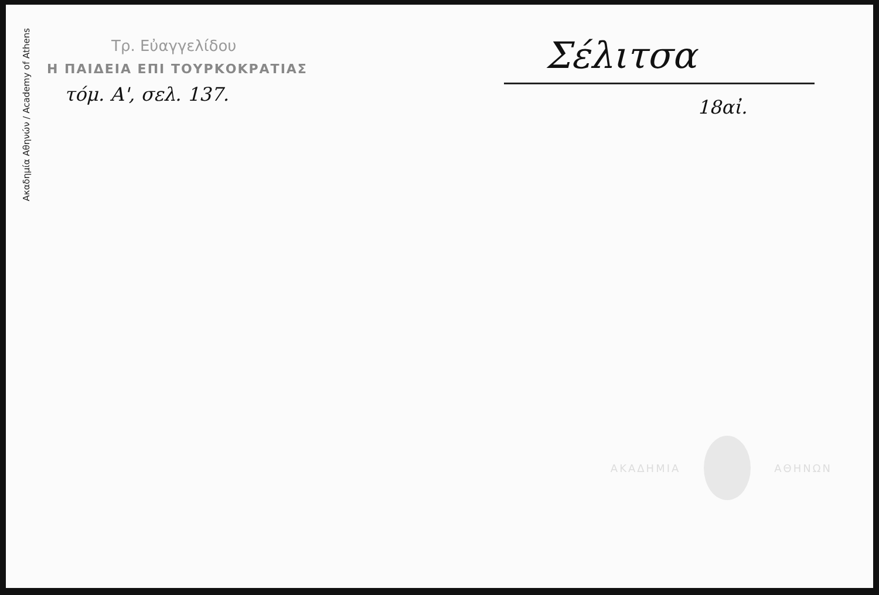Ακαδημία Αθηνών / Academy of Athens
Τρ. Εὐαγγελίδου
Η ΠΑΙΔΕΙΑ ΕΠΙ ΤΟΥΡΚΟΚΡΑΤΙΑΣ
τόμ. Α', σελ. 137.
Σέλιτσα
18αἰ.
ΑΚΑΔΗΜΙΑ ΑΘΗΝΩΝ